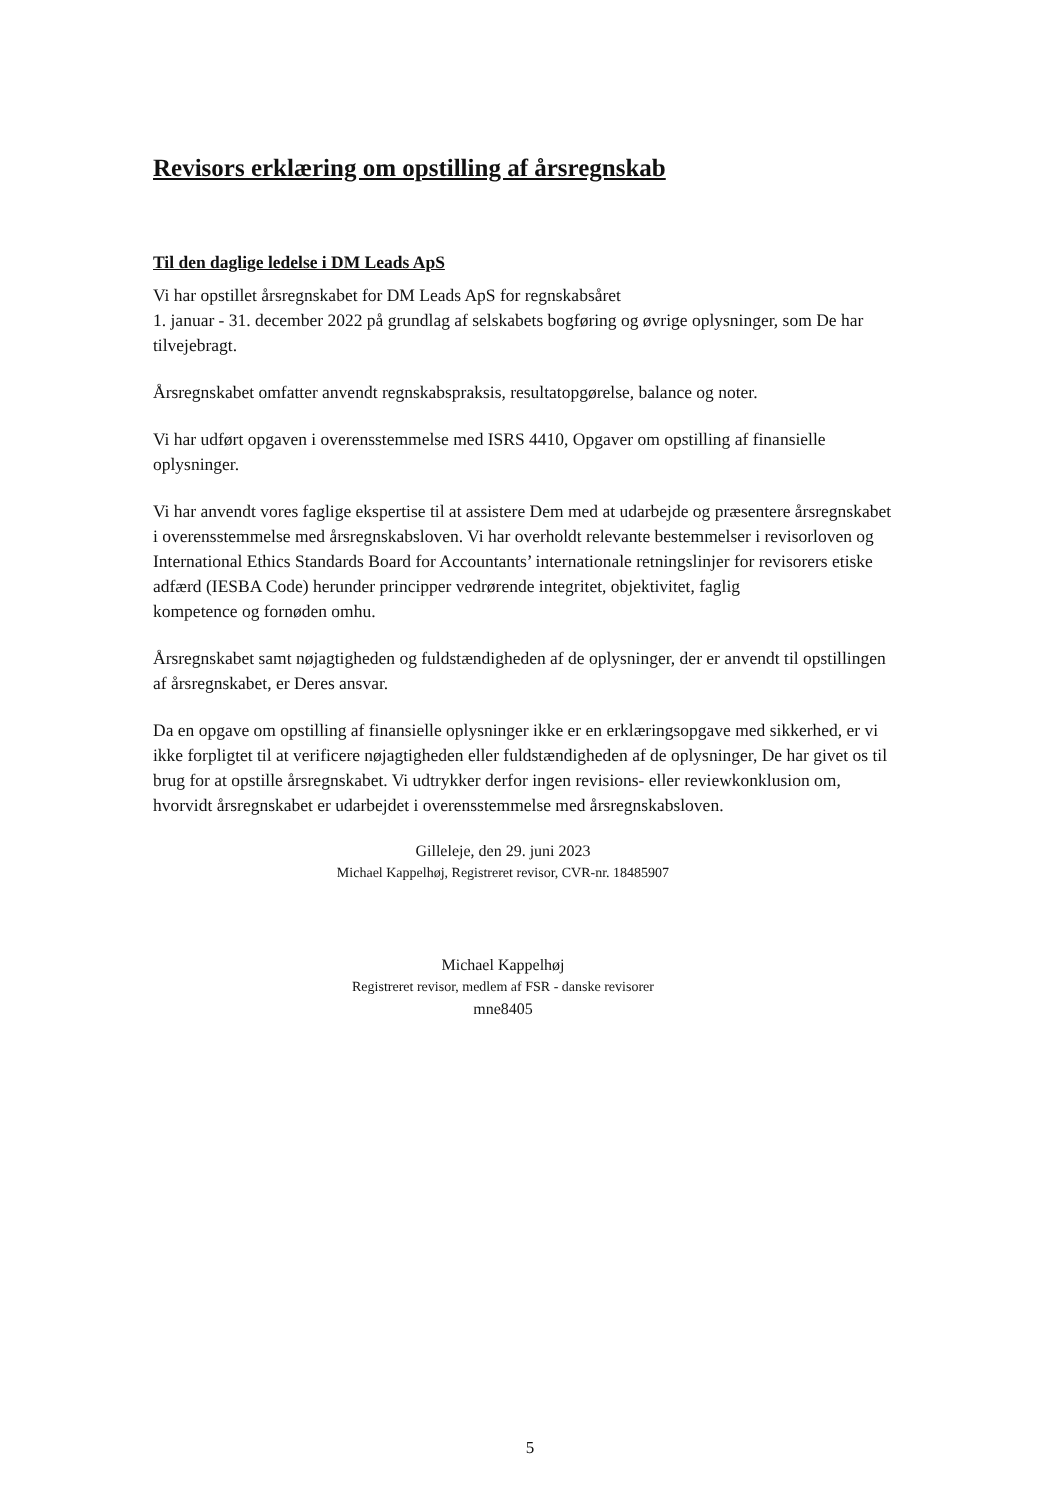Revisors erklæring om opstilling af årsregnskab
Til den daglige ledelse i DM Leads ApS
Vi har opstillet årsregnskabet for DM Leads ApS for regnskabsåret
1. januar - 31. december 2022 på grundlag af selskabets bogføring og øvrige oplysninger, som De har tilvejebragt.
Årsregnskabet omfatter anvendt regnskabspraksis, resultatopgørelse, balance og noter.
Vi har udført opgaven i overensstemmelse med ISRS 4410, Opgaver om opstilling af finansielle oplysninger.
Vi har anvendt vores faglige ekspertise til at assistere Dem med at udarbejde og præsentere årsregnskabet i overensstemmelse med årsregnskabsloven. Vi har overholdt relevante bestemmelser i revisorloven og International Ethics Standards Board for Accountants’ internationale retningslinjer for revisorers etiske adfærd (IESBA Code) herunder principper vedrørende integritet, objektivitet, faglig
kompetence og fornøden omhu.
Årsregnskabet samt nøjagtigheden og fuldstændigheden af de oplysninger, der er anvendt til opstillingen af årsregnskabet, er Deres ansvar.
Da en opgave om opstilling af finansielle oplysninger ikke er en erklæringsopgave med sikkerhed, er vi ikke forpligtet til at verificere nøjagtigheden eller fuldstændigheden af de oplysninger, De har givet os til brug for at opstille årsregnskabet. Vi udtrykker derfor ingen revisions- eller reviewkonklusion om, hvorvidt årsregnskabet er udarbejdet i overensstemmelse med årsregnskabsloven.
Gilleleje, den 29. juni 2023
Michael Kappelhøj, Registreret revisor, CVR-nr. 18485907
Michael Kappelhøj
Registreret revisor, medlem af FSR - danske revisorer
mne8405
5